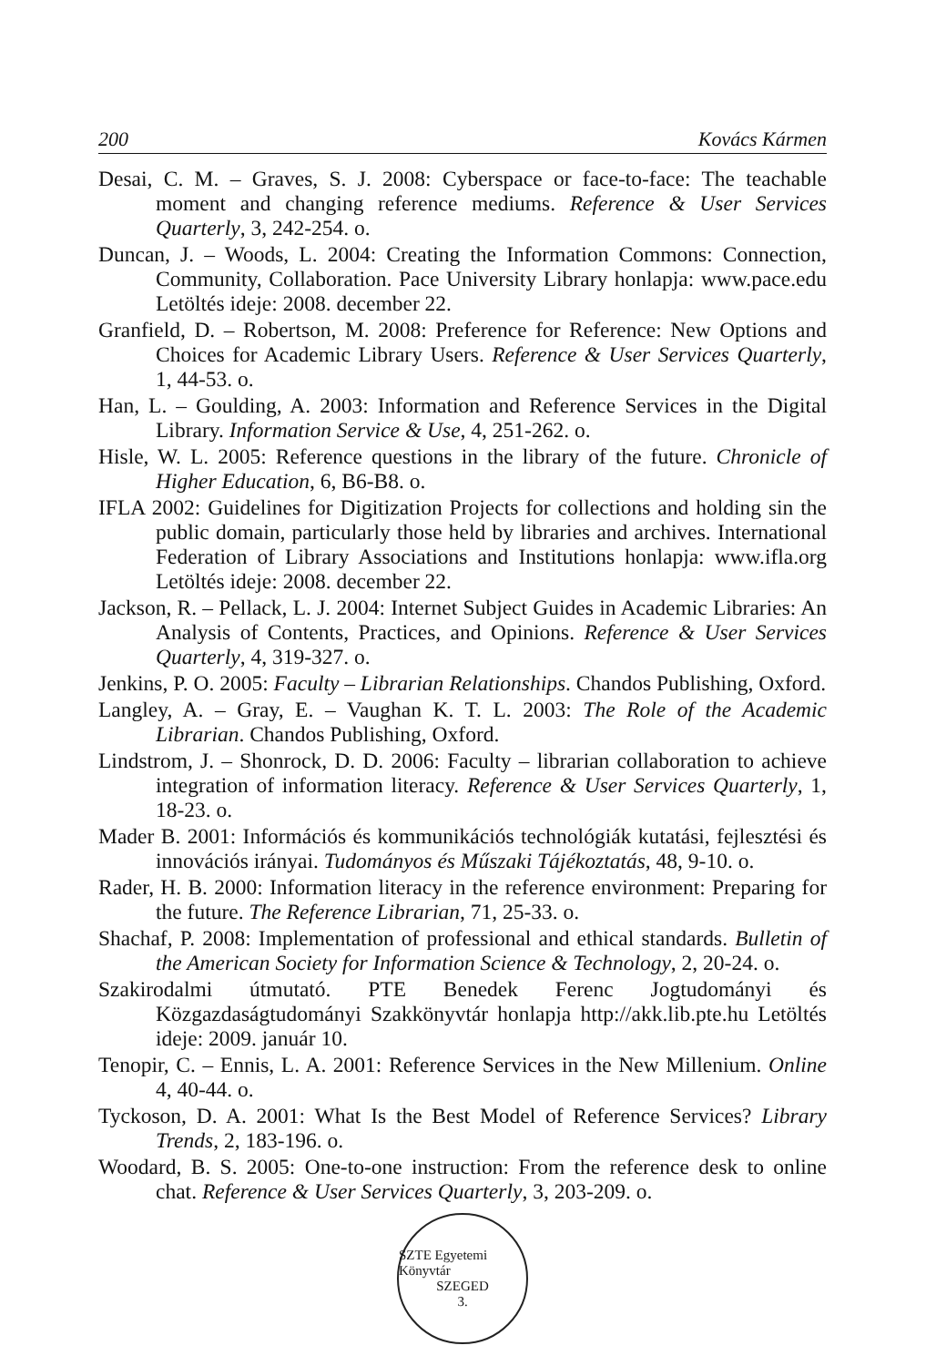200 Kovács Kármen
Desai, C. M. – Graves, S. J. 2008: Cyberspace or face-to-face: The teachable moment and changing reference mediums. Reference & User Services Quarterly, 3, 242-254. o.
Duncan, J. – Woods, L. 2004: Creating the Information Commons: Connection, Community, Collaboration. Pace University Library honlapja: www.pace.edu Letöltés ideje: 2008. december 22.
Granfield, D. – Robertson, M. 2008: Preference for Reference: New Options and Choices for Academic Library Users. Reference & User Services Quarterly, 1, 44-53. o.
Han, L. – Goulding, A. 2003: Information and Reference Services in the Digital Library. Information Service & Use, 4, 251-262. o.
Hisle, W. L. 2005: Reference questions in the library of the future. Chronicle of Higher Education, 6, B6-B8. o.
IFLA 2002: Guidelines for Digitization Projects for collections and holding sin the public domain, particularly those held by libraries and archives. International Federation of Library Associations and Institutions honlapja: www.ifla.org Letöltés ideje: 2008. december 22.
Jackson, R. – Pellack, L. J. 2004: Internet Subject Guides in Academic Libraries: An Analysis of Contents, Practices, and Opinions. Reference & User Services Quarterly, 4, 319-327. o.
Jenkins, P. O. 2005: Faculty – Librarian Relationships. Chandos Publishing, Oxford.
Langley, A. – Gray, E. – Vaughan K. T. L. 2003: The Role of the Academic Librarian. Chandos Publishing, Oxford.
Lindstrom, J. – Shonrock, D. D. 2006: Faculty – librarian collaboration to achieve integration of information literacy. Reference & User Services Quarterly, 1, 18-23. o.
Mader B. 2001: Információs és kommunikációs technológiák kutatási, fejlesztési és innovációs irányai. Tudományos és Műszaki Tájékoztatás, 48, 9-10. o.
Rader, H. B. 2000: Information literacy in the reference environment: Preparing for the future. The Reference Librarian, 71, 25-33. o.
Shachaf, P. 2008: Implementation of professional and ethical standards. Bulletin of the American Society for Information Science & Technology, 2, 20-24. o.
Szakirodalmi útmutató. PTE Benedek Ferenc Jogtudományi és Közgazdaságtudományi Szakkönyvtár honlapja http://akk.lib.pte.hu Letöltés ideje: 2009. január 10.
Tenopir, C. – Ennis, L. A. 2001: Reference Services in the New Millenium. Online 4, 40-44. o.
Tyckoson, D. A. 2001: What Is the Best Model of Reference Services? Library Trends, 2, 183-196. o.
Woodard, B. S. 2005: One-to-one instruction: From the reference desk to online chat. Reference & User Services Quarterly, 3, 203-209. o.
SZTE Egyetemi Könyvtár
SZEGED
3.